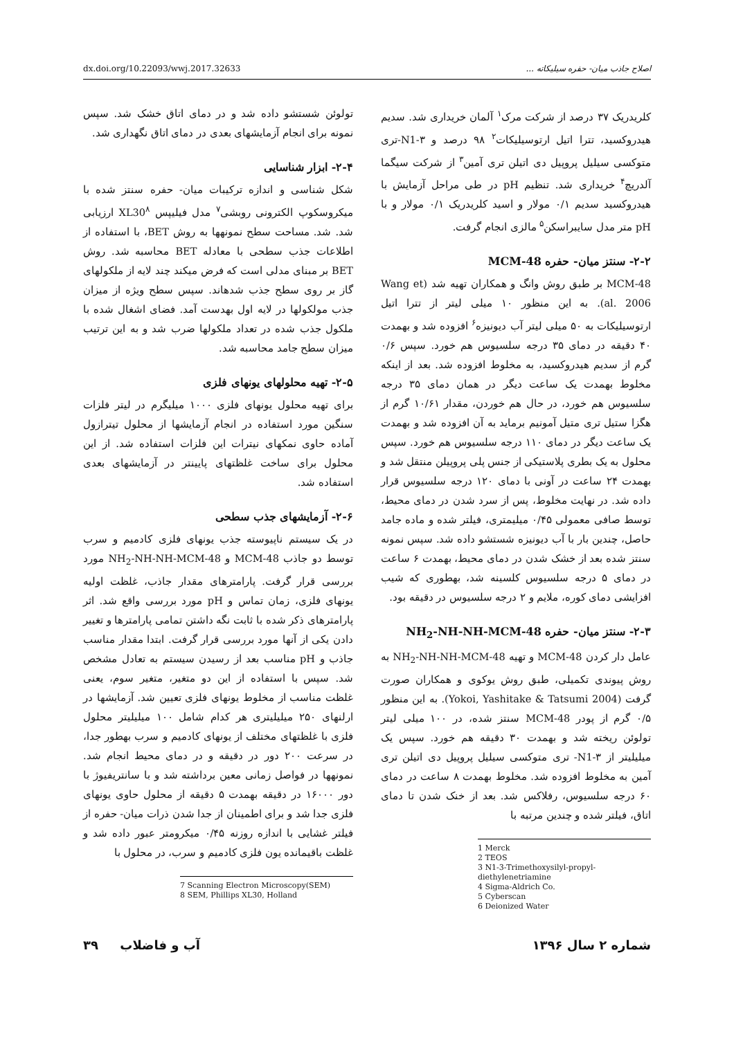dx.doi.org/10.22093/wwj.2017.32633 اصلاح جاذب میان- حفره سیلیکاته ...
کلریدریک ۳۷ درصد از شرکت مرک<sup>۱</sup> آلمان خریداری شد. سدیم هیدروکسید، تترا اتیل ارتوسیلیکات<sup>۲</sup> ۹۸ درصد و N1-۳-تری متوکسی سیلیل پروپیل دی اتیلن تری آمین<sup>۳</sup> از شرکت سیگما آلدریچ<sup>۴</sup> خریداری شد. تنظیم pH در طی مراحل آزمایش با هیدروکسید سدیم ۰/۱ مولار و اسید کلریدریک ۰/۱ مولار و با pH متر مدل سایبراسکن<sup>۵</sup> مالزی انجام گرفت.
۲-۲- سنتز میان- حفره MCM-48
MCM-48 بر طبق روش وانگ و همکاران تهیه شد (Wang et al. 2006). به این منظور ۱۰ میلی لیتر از تترا اتیل ارتوسیلیکات به ۵۰ میلی لیتر آب دیونیزه<sup>۶</sup> افزوده شد و بهمدت ۴۰ دقیقه در دمای ۳۵ درجه سلسیوس هم خورد. سپس ۰/۶ گرم از سدیم هیدروکسید، به مخلوط افزوده شد. بعد از اینکه مخلوط بهمدت یک ساعت دیگر در همان دمای ۳۵ درجه سلسیوس هم خورد، در حال هم خوردن، مقدار ۱۰/۶۱ گرم از هگزا ستیل تری متیل آمونیم برماید به آن افزوده شد و بهمدت یک ساعت دیگر در دمای ۱۱۰ درجه سلسیوس هم خورد. سپس محلول به یک بطری پلاستیکی از جنس پلی پروپیلن منتقل شد و بهمدت ۲۴ ساعت در آونی با دمای ۱۲۰ درجه سلسیوس قرار داده شد. در نهایت مخلوط، پس از سرد شدن در دمای محیط، توسط صافی معمولی ۰/۴۵ میلیمتری، فیلتر شده و ماده جامد حاصل، چندین بار با آب دیونیزه شستشو داده شد. سپس نمونه سنتز شده بعد از خشک شدن در دمای محیط، بهمدت ۶ ساعت در دمای ۵ درجه سلسیوس کلسینه شد، بهطوری که شیب افزایشی دمای کوره، ملایم و ۲ درجه سلسیوس در دقیقه بود.
۲-۳- سنتز میان- حفره NH<sub>2</sub>-NH-NH-MCM-48
عامل دار کردن MCM-48 و تهیه NH<sub>2</sub>-NH-NH-MCM-48 به روش پیوندی تکمیلی، طبق روش یوکوی و همکاران صورت گرفت (Yokoi, Yashitake & Tatsumi 2004). به این منظور ۰/۵ گرم از پودر MCM-48 سنتز شده، در ۱۰۰ میلی لیتر تولوئن ریخته شد و بهمدت ۳۰ دقیقه هم خورد. سپس یک میلیلیتر از N1-۳- تری متوکسی سیلیل پروپیل دی اتیلن تری آمین به مخلوط افزوده شد. مخلوط بهمدت ۸ ساعت در دمای ۶۰ درجه سلسیوس، رفلاکس شد. بعد از خنک شدن تا دمای اتاق، فیلتر شده و چندین مرتبه با
1 Merck
2 TEOS
3 N1-3-Trimethoxysilyl-propyl-diethylenetriamine
4 Sigma-Aldrich Co.
5 Cyberscan
6 Deionized Water
تولوئن شستشو داده شد و در دمای اتاق خشک شد. سپس نمونه برای انجام آزمایشهای بعدی در دمای اتاق نگهداری شد.
۲-۴- ابزار شناسایی
شکل شناسی و اندازه ترکیبات میان- حفره سنتز شده با میکروسکوپ الکترونی روبشی<sup>۷</sup> مدل فیلیپس XL30<sup>۸</sup> ارزیابی شد. شد. مساحت سطح نمونهها به روش BET، با استفاده از اطلاعات جذب سطحی با معادله BET محاسبه شد. روش BET بر مبنای مدلی است که فرض میکند چند لایه از ملکولهای گاز بر روی سطح جذب شدهاند. سپس سطح ویژه از میزان جذب مولکولها در لایه اول بهدست آمد. فضای اشغال شده با ملکول جذب شده در تعداد ملکولها ضرب شد و به این ترتیب میزان سطح جامد محاسبه شد.
۲-۵- تهیه محلولهای یونهای فلزی
برای تهیه محلول یونهای فلزی ۱۰۰۰ میلیگرم در لیتر فلزات سنگین مورد استفاده در انجام آزمایشها از محلول تیترازول آماده حاوی نمکهای نیترات این فلزات استفاده شد. از این محلول برای ساخت غلظتهای پایینتر در آزمایشهای بعدی استفاده شد.
۲-۶- آزمایشهای جذب سطحی
در یک سیستم ناپیوسته جذب یونهای فلزی کادمیم و سرب توسط دو جاذب MCM-48 و NH<sub>2</sub>-NH-NH-MCM-48 مورد بررسی قرار گرفت. پارامترهای مقدار جاذب، غلظت اولیه یونهای فلزی، زمان تماس و pH مورد بررسی واقع شد. اثر پارامترهای ذکر شده با ثابت نگه داشتن تمامی پارامترها و تغییر دادن یکی از آنها مورد بررسی قرار گرفت. ابتدا مقدار مناسب جاذب و pH مناسب بعد از رسیدن سیستم به تعادل مشخص شد. سپس با استفاده از این دو متغیر، متغیر سوم، یعنی غلظت مناسب از مخلوط یونهای فلزی تعیین شد. آزمایشها در ارلنهای ۲۵۰ میلیلیتری هر کدام شامل ۱۰۰ میلیلیتر محلول فلزی با غلظتهای مختلف از یونهای کادمیم و سرب بهطور جدا، در سرعت ۲۰۰ دور در دقیقه و در دمای محیط انجام شد. نمونهها در فواصل زمانی معین برداشته شد و با سانتریفیوژ با دور ۱۶۰۰۰ در دقیقه بهمدت ۵ دقیقه از محلول حاوی یونهای فلزی جدا شد و برای اطمینان از جدا شدن ذرات میان- حفره از فیلتر غشایی با اندازه روزنه ۰/۴۵ میکرومتر عبور داده شد و غلظت باقیمانده یون فلزی کادمیم و سرب، در محلول با
7 Scanning Electron Microscopy(SEM)
8 SEM, Phillips XL30, Holland
شماره ۲ سال ۱۳۹۶ آب و فاضلاب ۳۹